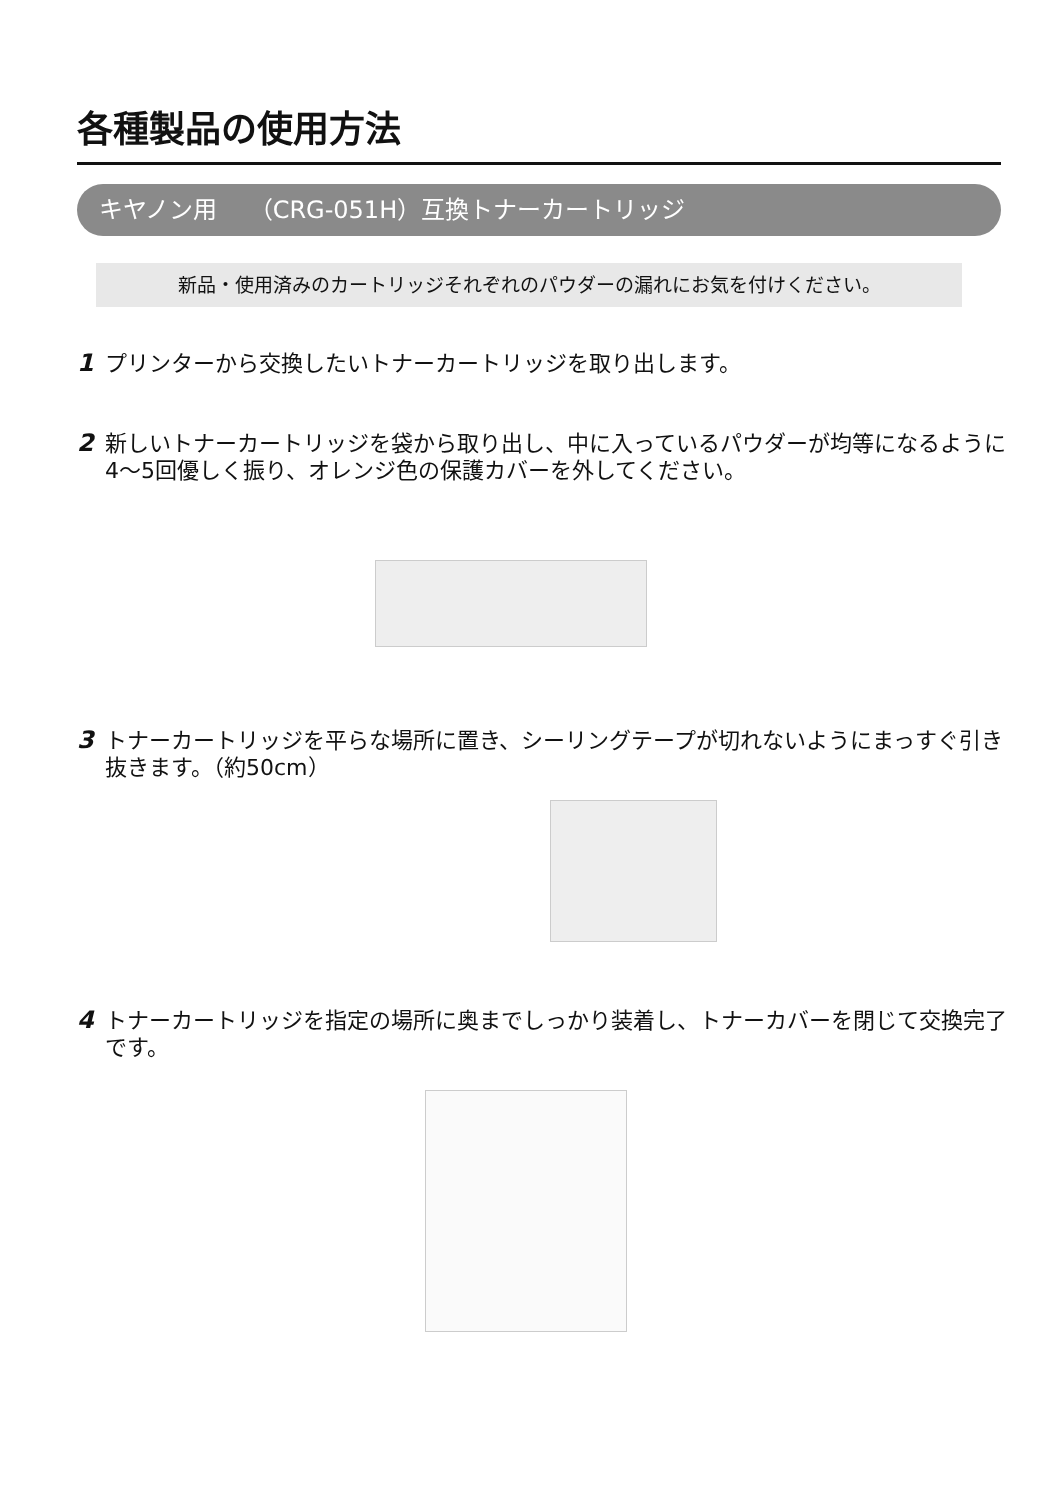各種製品の使用方法
キヤノン用　 （CRG-051H）互換トナーカートリッジ
新品・使用済みのカートリッジそれぞれのパウダーの漏れにお気を付けください。
1 プリンターから交換したいトナーカートリッジを取り出します。
2 新しいトナーカートリッジを袋から取り出し、中に入っているパウダーが均等になるように4～5回優しく振り、オレンジ色の保護カバーを外してください。
3 トナーカートリッジを平らな場所に置き、シーリングテープが切れないようにまっすぐ引き抜きます。（約50cm）
4 トナーカートリッジを指定の場所に奥までしっかり装着し、トナーカバーを閉じて交換完了です。